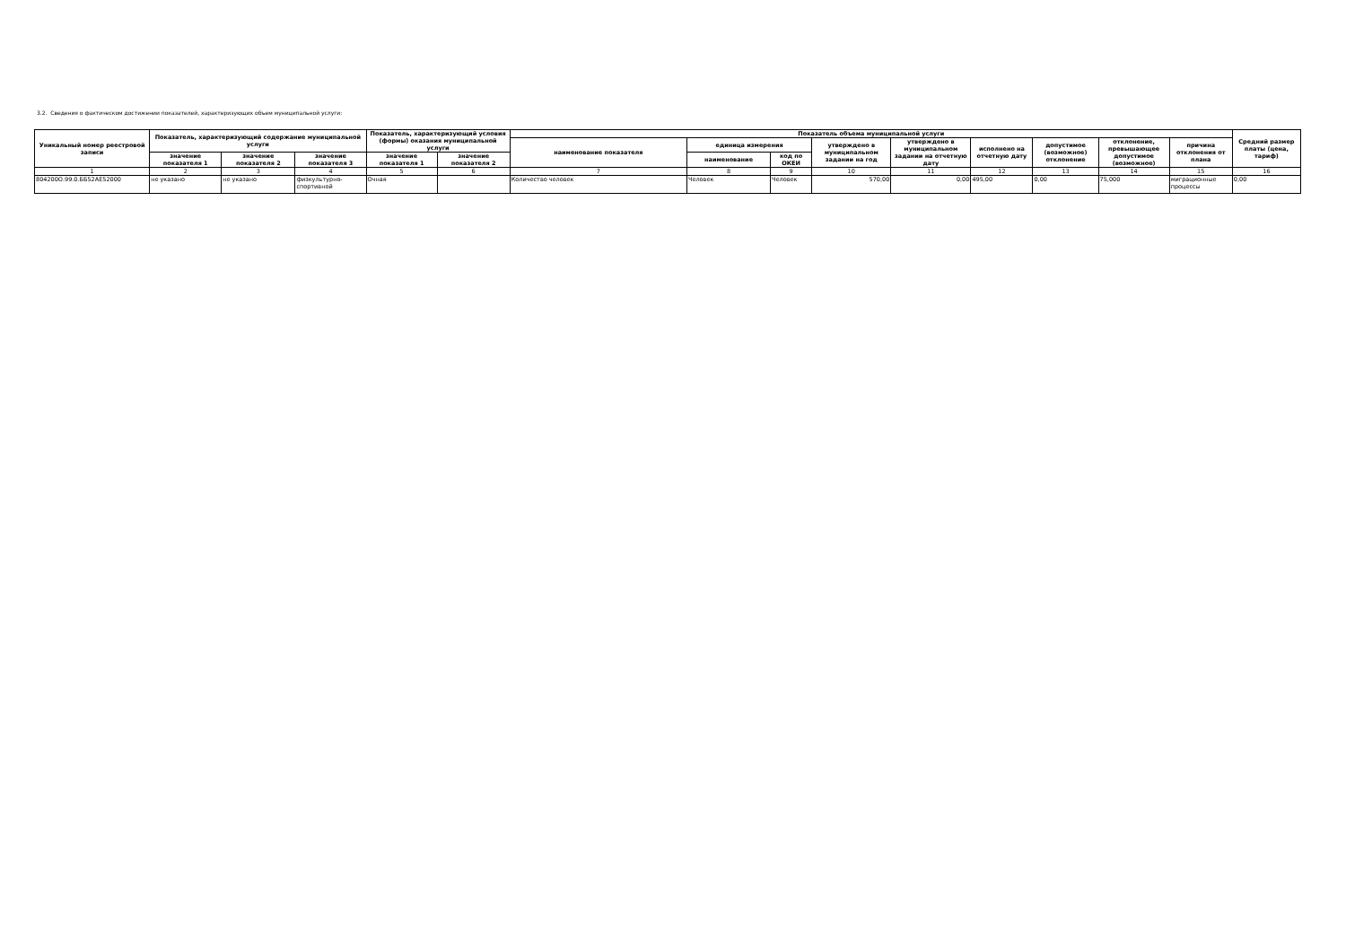3.2. Сведения о фактическом достижении показателей, характеризующих объем муниципальной услуги:
| Уникальный номер реестровой записи | Показатель, характеризующий содержание муниципальной услуги | | | Показатель, характеризующий условия (формы) оказания муниципальной услуги | | Показатель объема муниципальной услуги | | | | | | | | | Средний размер платы (цена, тариф) |
| --- | --- | --- | --- | --- | --- | --- | --- | --- | --- | --- | --- | --- | --- | --- | --- |
| | | | | | | наименование показателя | единица измерения | | утверждено в муниципальном задании на год | утверждено в муниципальном задании на отчетную дату | исполнено на отчетную дату | допустимое (возможное) отклонение | отклонение, превышающее допустимое (возможное) | причина отклонения от плана | |
| | значение показателя 1 | значение показателя 2 | значение показателя 3 | значение показателя 1 | значение показателя 2 | | наименование | код по ОКЕИ | | | | | | | |
| 1 | 2 | 3 | 4 | 5 | 6 | 7 | 8 | 9 | 10 | 11 | 12 | 13 | 14 | 15 | 16 |
| 804200О.99.0.ББ52АЕ52000 | не указано | не указано | физкультурно-спортивной | Очная | | Количество человек | Человек | Человек | 570,00 | 0,00 | 495,00 | 0,00 | 75,000 | миграционные процессы | 0,00 |